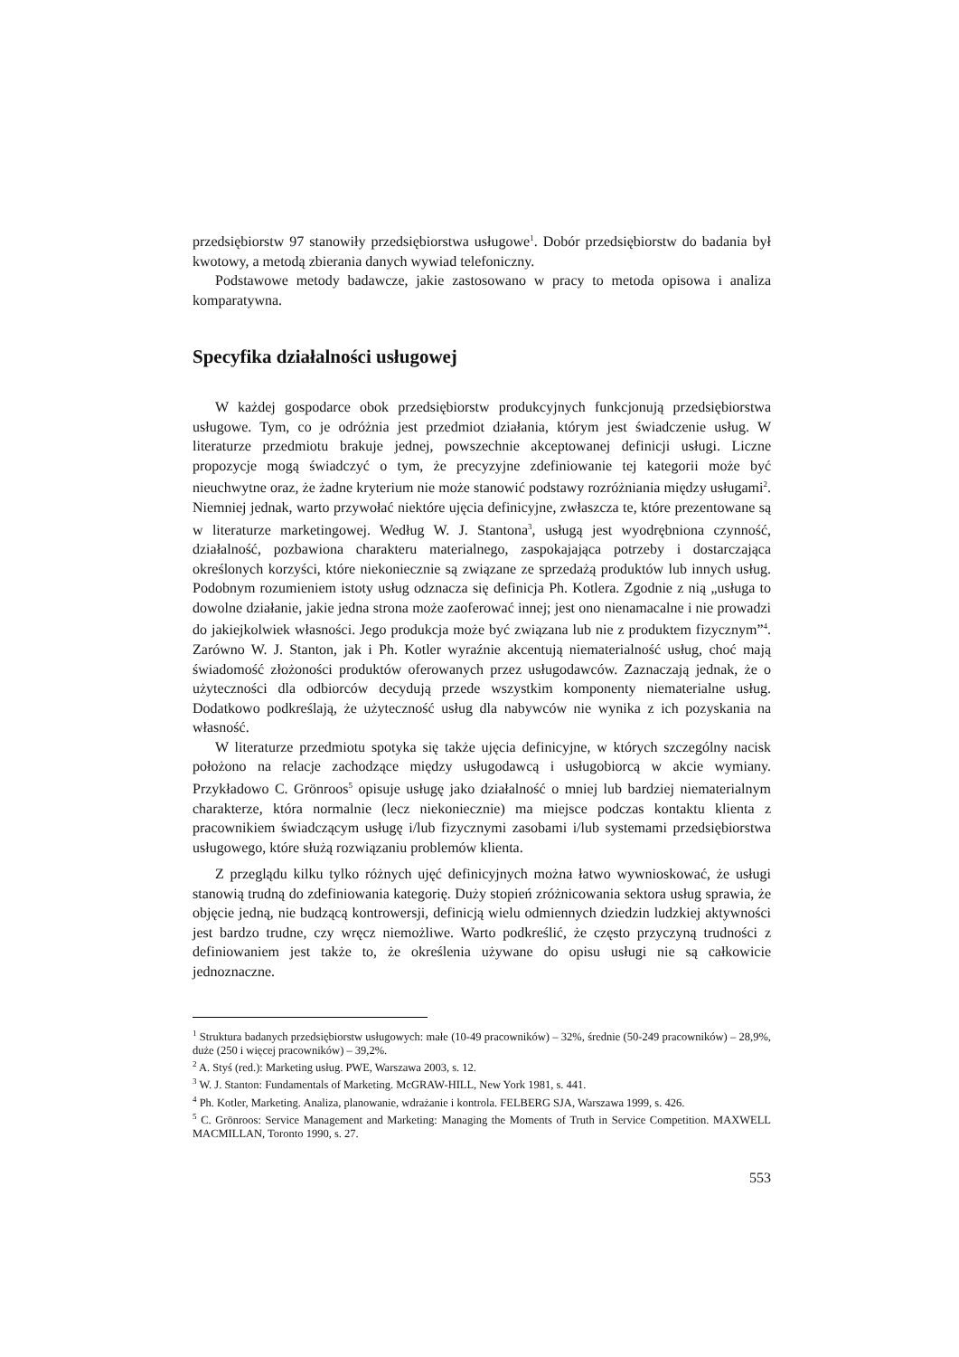przedsiębiorstw 97 stanowiły przedsiębiorstwa usługowe<sup>1</sup>. Dobór przedsiębiorstw do badania był kwotowy, a metodą zbierania danych wywiad telefoniczny.
Podstawowe metody badawcze, jakie zastosowano w pracy to metoda opisowa i analiza komparatywna.
Specyfika działalności usługowej
W każdej gospodarce obok przedsiębiorstw produkcyjnych funkcjonują przedsiębiorstwa usługowe. Tym, co je odróżnia jest przedmiot działania, którym jest świadczenie usług. W literaturze przedmiotu brakuje jednej, powszechnie akceptowanej definicji usługi. Liczne propozycje mogą świadczyć o tym, że precyzyjne zdefiniowanie tej kategorii może być nieuchwytne oraz, że żadne kryterium nie może stanowić podstawy rozróżniania między usługami<sup>2</sup>. Niemniej jednak, warto przywołać niektóre ujęcia definicyjne, zwłaszcza te, które prezentowane są w literaturze marketingowej. Według W. J. Stantona<sup>3</sup>, usługą jest wyodrębniona czynność, działalność, pozbawiona charakteru materialnego, zaspokajająca potrzeby i dostarczająca określonych korzyści, które niekoniecznie są związane ze sprzedażą produktów lub innych usług. Podobnym rozumieniem istoty usług odznacza się definicja Ph. Kotlera. Zgodnie z nią „usługa to dowolne działanie, jakie jedna strona może zaoferować innej; jest ono nienamacalne i nie prowadzi do jakiejkolwiek własności. Jego produkcja może być związana lub nie z produktem fizycznym”<sup>4</sup>. Zarówno W. J. Stanton, jak i Ph. Kotler wyraźnie akcentują niematerialność usług, choć mają świadomość złożoności produktów oferowanych przez usługodawców. Zaznaczają jednak, że o użyteczności dla odbiorców decydują przede wszystkim komponenty niematerialne usług. Dodatkowo podkreślają, że użyteczność usług dla nabywców nie wynika z ich pozyskania na własność.
W literaturze przedmiotu spotyka się także ujęcia definicyjne, w których szczególny nacisk położono na relacje zachodzące między usługodawcą i usługobiorcą w akcie wymiany. Przykładowo C. Grönroos<sup>5</sup> opisuje usługę jako działalność o mniej lub bardziej niematerialnym charakterze, która normalnie (lecz niekoniecznie) ma miejsce podczas kontaktu klienta z pracownikiem świadczącym usługę i/lub fizycznymi zasobami i/lub systemami przedsiębiorstwa usługowego, które służą rozwiązaniu problemów klienta.
Z przeglądu kilku tylko różnych ujęć definicyjnych można łatwo wywnioskować, że usługi stanowią trudną do zdefiniowania kategorię. Duży stopień zróżnicowania sektora usług sprawia, że objęcie jedną, nie budzącą kontrowersji, definicją wielu odmiennych dziedzin ludzkiej aktywności jest bardzo trudne, czy wręcz niemożliwe. Warto podkreślić, że często przyczyną trudności z definiowaniem jest także to, że określenia używane do opisu usługi nie są całkowicie jednoznaczne.
<sup>1</sup> Struktura badanych przedsiębiorstw usługowych: małe (10-49 pracowników) – 32%, średnie (50-249 pracowników) – 28,9%, duże (250 i więcej pracowników) – 39,2%.
<sup>2</sup> A. Styś (red.): Marketing usług. PWE, Warszawa 2003, s. 12.
<sup>3</sup> W. J. Stanton: Fundamentals of Marketing. McGRAW-HILL, New York 1981, s. 441.
<sup>4</sup> Ph. Kotler, Marketing. Analiza, planowanie, wdrażanie i kontrola. FELBERG SJA, Warszawa 1999, s. 426.
<sup>5</sup> C. Grönroos: Service Management and Marketing: Managing the Moments of Truth in Service Competition. MAXWELL MACMILLAN, Toronto 1990, s. 27.
553